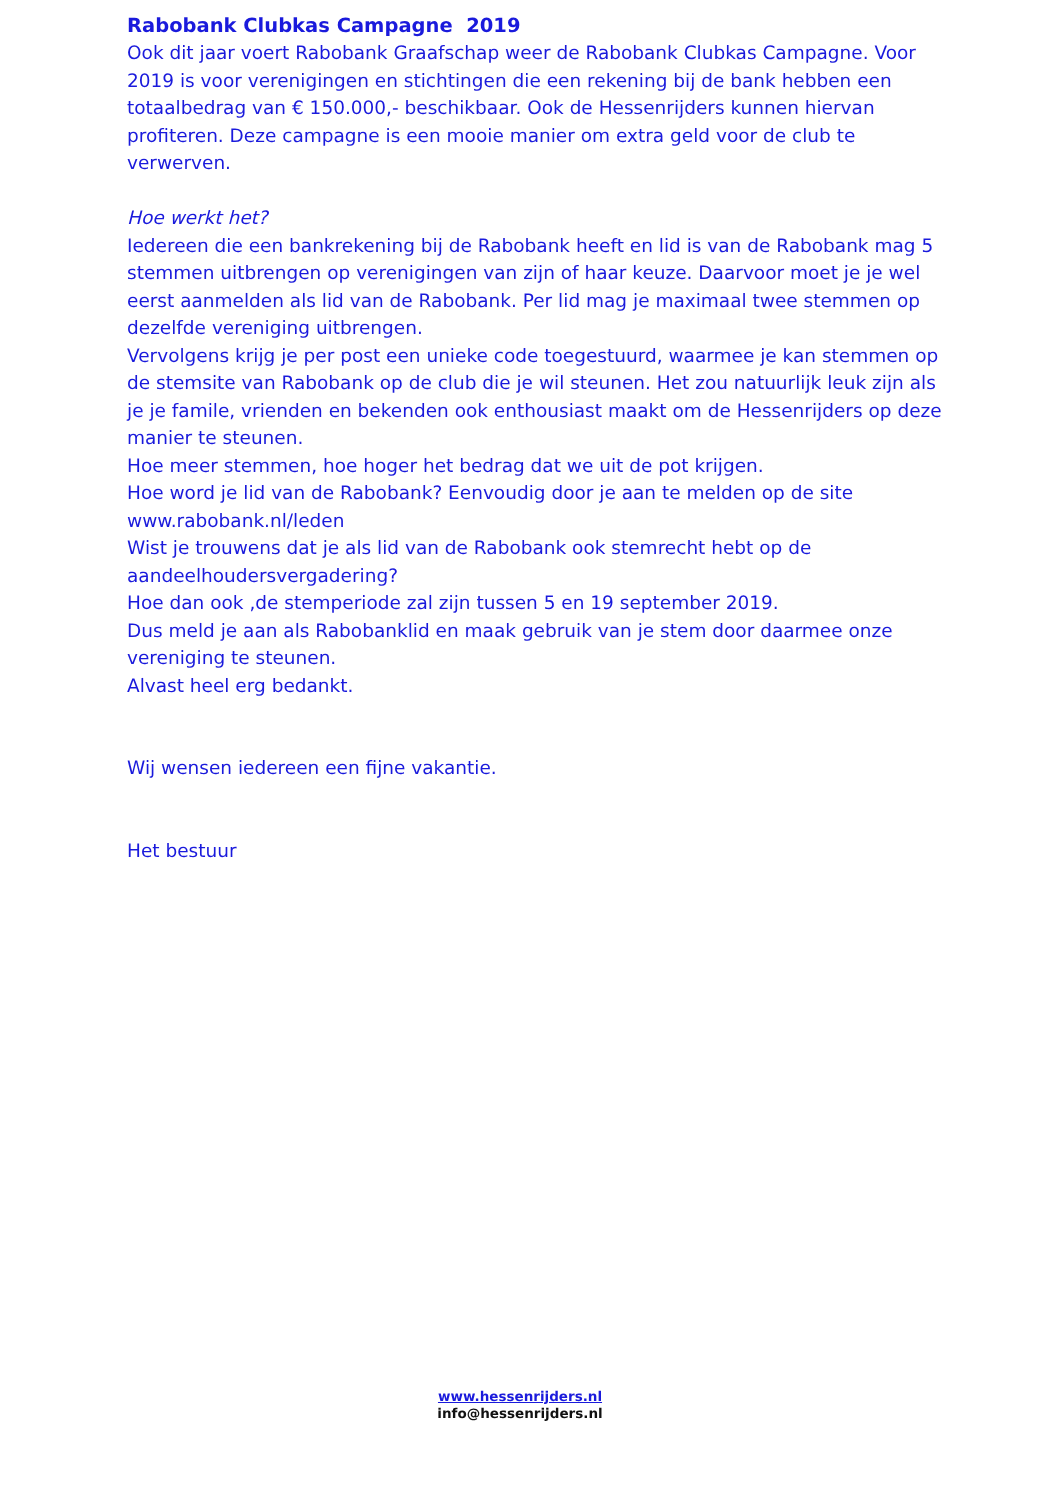Rabobank Clubkas Campagne 2019
Ook dit jaar voert Rabobank Graafschap weer de Rabobank Clubkas Campagne. Voor 2019 is voor verenigingen en stichtingen die een rekening bij de bank hebben een totaalbedrag van € 150.000,- beschikbaar. Ook de Hessenrijders kunnen hiervan profiteren. Deze campagne is een mooie manier om extra geld voor de club te verwerven.
Hoe werkt het?
Iedereen die een bankrekening bij de Rabobank heeft en lid is van de Rabobank mag 5 stemmen uitbrengen op verenigingen van zijn of haar keuze. Daarvoor moet je je wel eerst aanmelden als lid van de Rabobank. Per lid mag je maximaal twee stemmen op dezelfde vereniging uitbrengen.
Vervolgens krijg je per post een unieke code toegestuurd, waarmee je kan stemmen op de stemsite van Rabobank op de club die je wil steunen. Het zou natuurlijk leuk zijn als je je famile, vrienden en bekenden ook enthousiast maakt om de Hessenrijders op deze manier te steunen.
Hoe meer stemmen, hoe hoger het bedrag dat we uit de pot krijgen.
Hoe word je lid van de Rabobank? Eenvoudig door je aan te melden op de site www.rabobank.nl/leden
Wist je trouwens dat je als lid van de Rabobank ook stemrecht hebt op de aandeelhoudersvergadering?
Hoe dan ook ,de stemperiode zal zijn tussen 5 en 19 september 2019.
Dus meld je aan als Rabobanklid en maak gebruik van je stem door daarmee onze vereniging te steunen.
Alvast heel erg bedankt.
Wij wensen iedereen een fijne vakantie.
Het bestuur
www.hessenrijders.nl
info@hessenrijders.nl